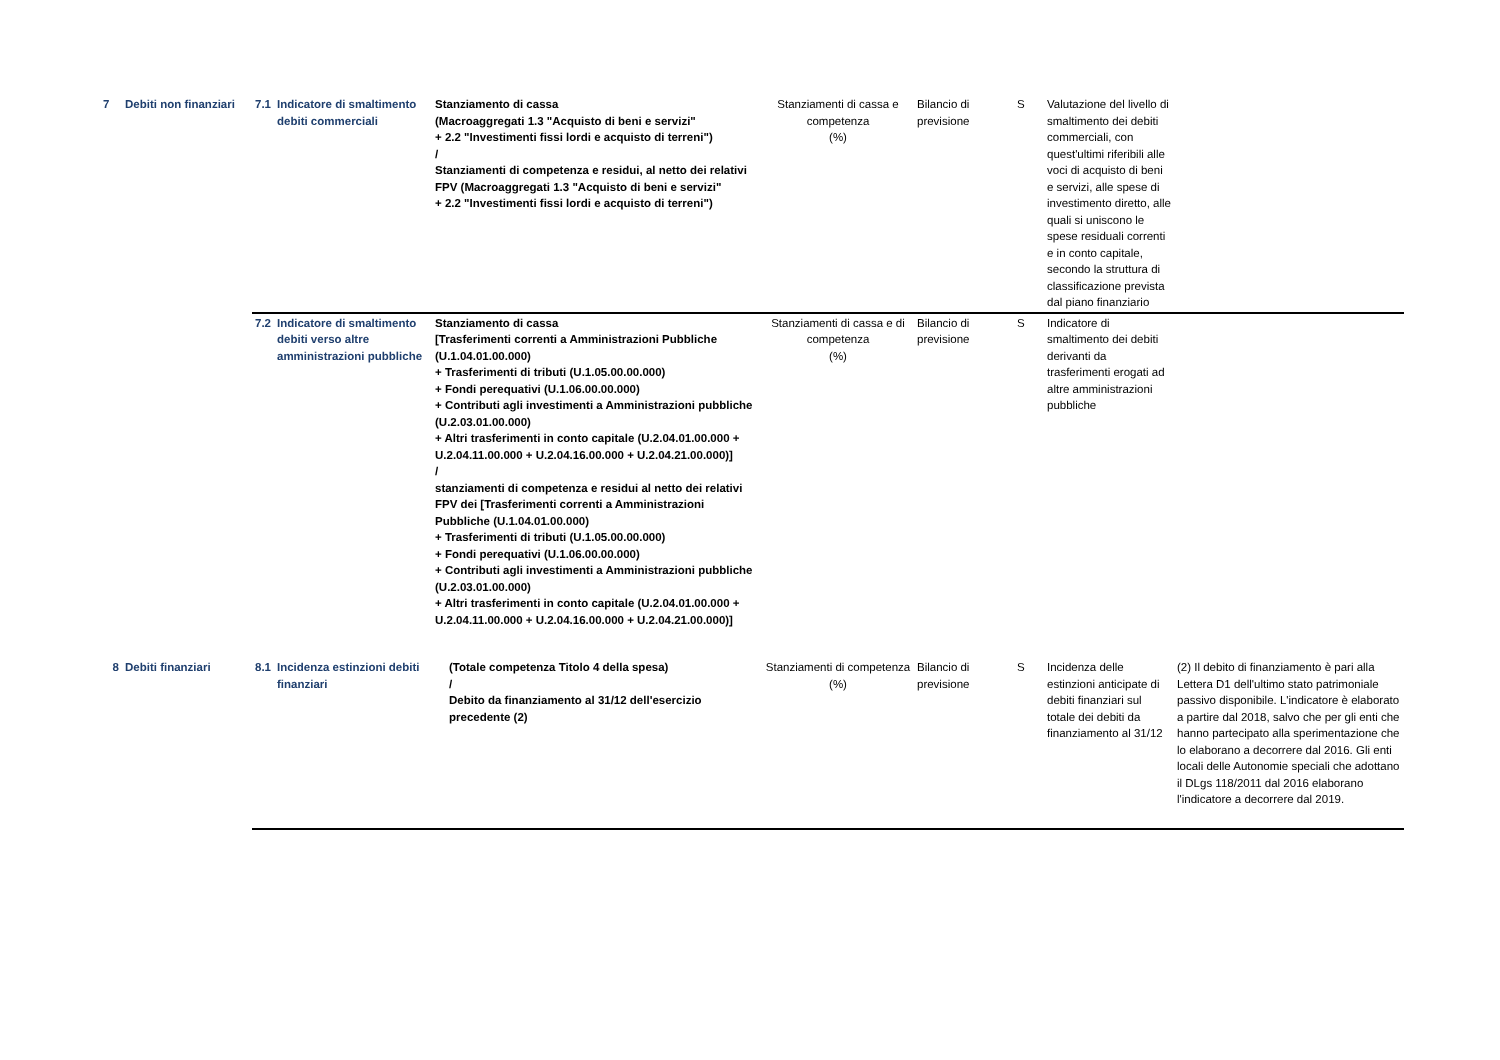| 7 | Debiti non finanziari | 7.1 | Indicatore di smaltimento debiti commerciali | Stanziamento di cassa (Macroaggregati 1.3 "Acquisto di beni e servizi" + 2.2 "Investimenti fissi lordi e acquisto di terreni") / Stanziamenti di competenza e residui, al netto dei relativi FPV (Macroaggregati 1.3 "Acquisto di beni e servizi" + 2.2 "Investimenti fissi lordi e acquisto di terreni") | Stanziamenti di cassa e competenza (%) | Bilancio di previsione | S | Valutazione del livello di smaltimento dei debiti commerciali, con quest'ultimi riferibili alle voci di acquisto di beni e servizi, alle spese di investimento diretto, alle quali si uniscono le spese residuali correnti e in conto capitale, secondo la struttura di classificazione prevista dal piano finanziario | |
| | | 7.2 | Indicatore di smaltimento debiti verso altre amministrazioni pubbliche | Stanziamento di cassa [Trasferimenti correnti a Amministrazioni Pubbliche (U.1.04.01.00.000) + Trasferimenti di tributi (U.1.05.00.00.000) + Fondi perequativi (U.1.06.00.00.000) + Contributi agli investimenti a Amministrazioni pubbliche (U.2.03.01.00.000) + Altri trasferimenti in conto capitale (U.2.04.01.00.000 + U.2.04.11.00.000 + U.2.04.16.00.000 + U.2.04.21.00.000)] / stanziamenti di competenza e residui al netto dei relativi FPV dei [Trasferimenti correnti a Amministrazioni Pubbliche (U.1.04.01.00.000) + Trasferimenti di tributi (U.1.05.00.00.000) + Fondi perequativi (U.1.06.00.00.000) + Contributi agli investimenti a Amministrazioni pubbliche (U.2.03.01.00.000) + Altri trasferimenti in conto capitale (U.2.04.01.00.000 + U.2.04.11.00.000 + U.2.04.16.00.000 + U.2.04.21.00.000)] | Stanziamenti di cassa e di competenza (%) | Bilancio di previsione | S | Indicatore di smaltimento dei debiti derivanti da trasferimenti erogati ad altre amministrazioni pubbliche | |
| 8 | Debiti finanziari | 8.1 | Incidenza estinzioni debiti finanziari | (Totale competenza Titolo 4 della spesa) / Debito da finanziamento al 31/12 dell'esercizio precedente (2) | Stanziamenti di competenza (%) | Bilancio di previsione | S | Incidenza delle estinzioni anticipate di debiti finanziari sul totale dei debiti da finanziamento al 31/12 | (2) Il debito di finanziamento è pari alla Lettera D1 dell'ultimo stato patrimoniale passivo disponibile. L'indicatore è elaborato a partire dal 2018, salvo che per gli enti che hanno partecipato alla sperimentazione che lo elaborano a decorrere dal 2016. Gli enti locali delle Autonomie speciali che adottano il DLgs 118/2011 dal 2016 elaborano l'indicatore a decorrere dal 2019. |